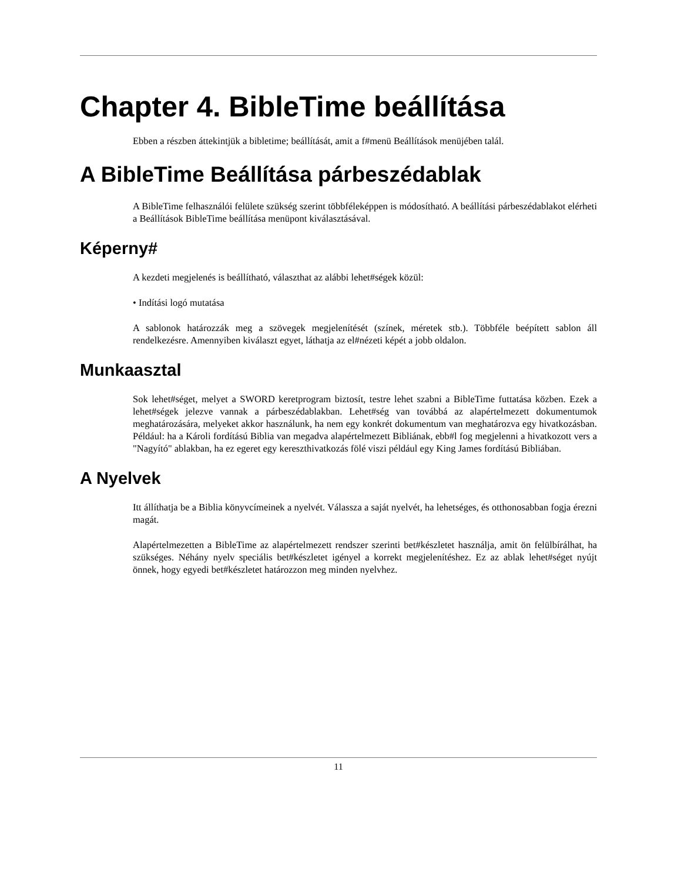Chapter 4. BibleTime beállítása
Ebben a részben áttekintjük a bibletime; beállítását, amit a f#menü Beállítások menüjében talál.
A BibleTime Beállítása párbeszédablak
A BibleTime felhasználói felülete szükség szerint többféleképpen is módosítható. A beállítási párbeszédablakot elérheti a Beállítások BibleTime beállítása menüpont kiválasztásával.
Képerny#
A kezdeti megjelenés is beállítható, választhat az alábbi lehet#ségek közül:
• Indítási logó mutatása
A sablonok határozzák meg a szövegek megjelenítését (színek, méretek stb.). Többféle beépített sablon áll rendelkezésre. Amennyiben kiválaszt egyet, láthatja az el#nézeti képét a jobb oldalon.
Munkaasztal
Sok lehet#séget, melyet a SWORD keretprogram biztosít, testre lehet szabni a BibleTime futtatása közben. Ezek a lehet#ségek jelezve vannak a párbeszédablakban. Lehet#ség van továbbá az alapértelmezett dokumentumok meghatározására, melyeket akkor használunk, ha nem egy konkrét dokumentum van meghatározva egy hivatkozásban. Például: ha a Károli fordítású Biblia van megadva alapértelmezett Bibliának, ebb#l fog megjelenni a hivatkozott vers a "Nagyító" ablakban, ha ez egeret egy kereszthivatkozás fölé viszi például egy King James fordítású Bibliában.
A Nyelvek
Itt állíthatja be a Biblia könyvcímeinek a nyelvét. Válassza a saját nyelvét, ha lehetséges, és otthonosabban fogja érezni magát.
Alapértelmezetten a BibleTime az alapértelmezett rendszer szerinti bet#készletet használja, amit ön felülbírálhat, ha szükséges. Néhány nyelv speciális bet#készletet igényel a korrekt megjelenítéshez. Ez az ablak lehet#séget nyújt önnek, hogy egyedi bet#készletet határozzon meg minden nyelvhez.
11